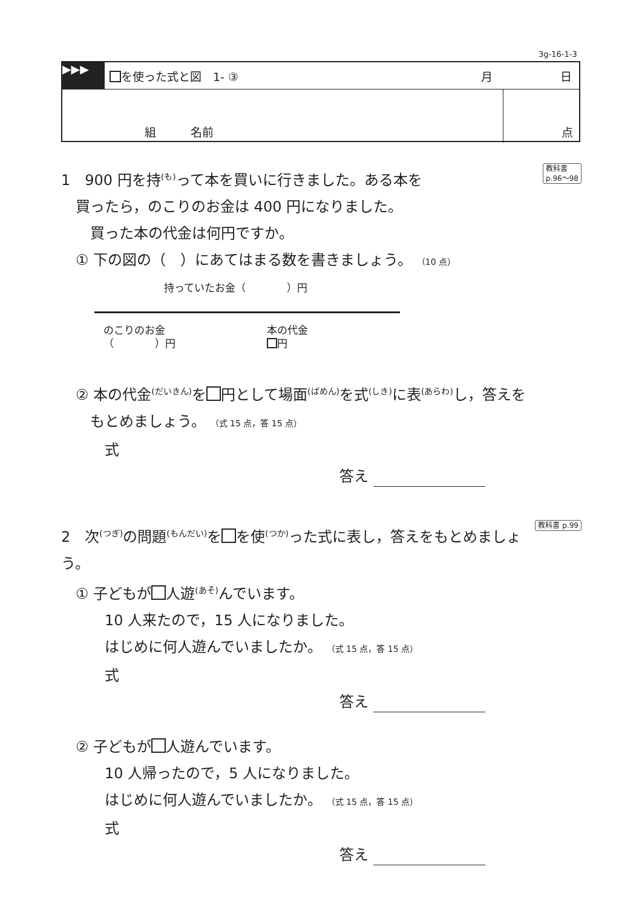3g-16-1-3
▶▶▶
を使った式と図　1- ③ 月 日
組　　　名前 点
教科書
p.96〜98 1　900 円を持<sup>(も)</sup>って本を買いに行きました。ある本を
　買ったら，のこりのお金は 400 円になりました。
　　買った本の代金は何円ですか。
　① 下の図の（　）にあてはまる数を書きましょう。 （10 点）
持っていたお金（　　　　）円
のこりのお金
（　　　　）円
本の代金
円
　② 本の代金<sup>(だいきん)</sup>を 円として場面<sup>(ばめん)</sup>を式<sup>(しき)</sup>に表<sup>(あらわ)</sup>し，答えを
　　もとめましょう。 （式 15 点，答 15 点）
　　　式
答え
教科書 p.99 2　次<sup>(つぎ)</sup>の問題<sup>(もんだい)</sup>を を使<sup>(つか)</sup>った式に表し，答えをもとめましょう。
　① 子どもが 人遊<sup>(あそ)</sup>んでいます。
　　　10 人来たので，15 人になりました。
　　　はじめに何人遊んでいましたか。 （式 15 点，答 15 点）
　　　式
答え
　② 子どもが 人遊んでいます。
　　　10 人帰ったので，5 人になりました。
　　　はじめに何人遊んでいましたか。 （式 15 点，答 15 点）
　　　式
答え